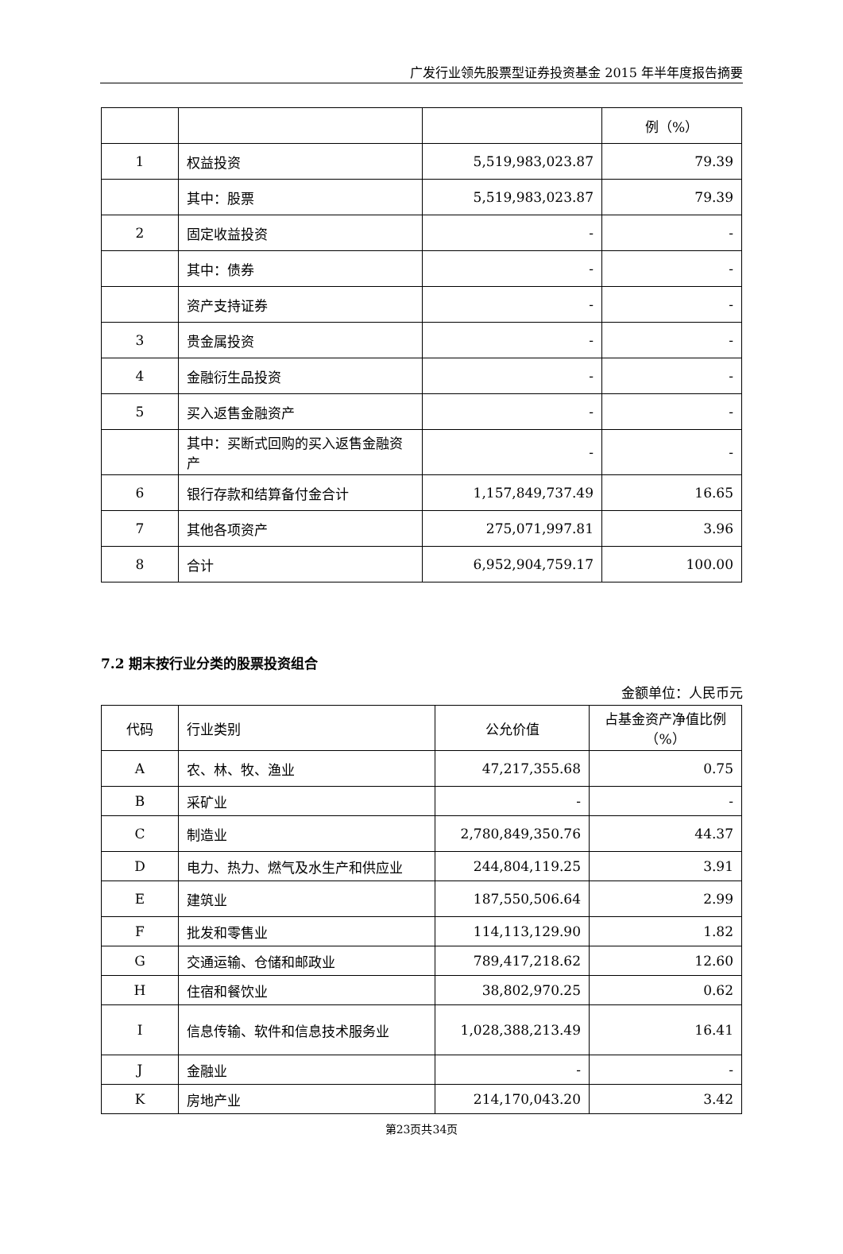广发行业领先股票型证券投资基金 2015 年半年度报告摘要
| | | | 例（%） |
| 1 | 权益投资 | 5,519,983,023.87 | 79.39 |
| | 其中：股票 | 5,519,983,023.87 | 79.39 |
| 2 | 固定收益投资 | - | - |
| | 其中：债券 | - | - |
| | 资产支持证券 | - | - |
| 3 | 贵金属投资 | - | - |
| 4 | 金融衍生品投资 | - | - |
| 5 | 买入返售金融资产 | - | - |
| | 其中：买断式回购的买入返售金融资产 | - | - |
| 6 | 银行存款和结算备付金合计 | 1,157,849,737.49 | 16.65 |
| 7 | 其他各项资产 | 275,071,997.81 | 3.96 |
| 8 | 合计 | 6,952,904,759.17 | 100.00 |
7.2 期末按行业分类的股票投资组合
金额单位：人民币元
| 代码 | 行业类别 | 公允价值 | 占基金资产净值比例（%） |
| A | 农、林、牧、渔业 | 47,217,355.68 | 0.75 |
| B | 采矿业 | - | - |
| C | 制造业 | 2,780,849,350.76 | 44.37 |
| D | 电力、热力、燃气及水生产和供应业 | 244,804,119.25 | 3.91 |
| E | 建筑业 | 187,550,506.64 | 2.99 |
| F | 批发和零售业 | 114,113,129.90 | 1.82 |
| G | 交通运输、仓储和邮政业 | 789,417,218.62 | 12.60 |
| H | 住宿和餐饮业 | 38,802,970.25 | 0.62 |
| I | 信息传输、软件和信息技术服务业 | 1,028,388,213.49 | 16.41 |
| J | 金融业 | - | - |
| K | 房地产业 | 214,170,043.20 | 3.42 |
第23页共34页